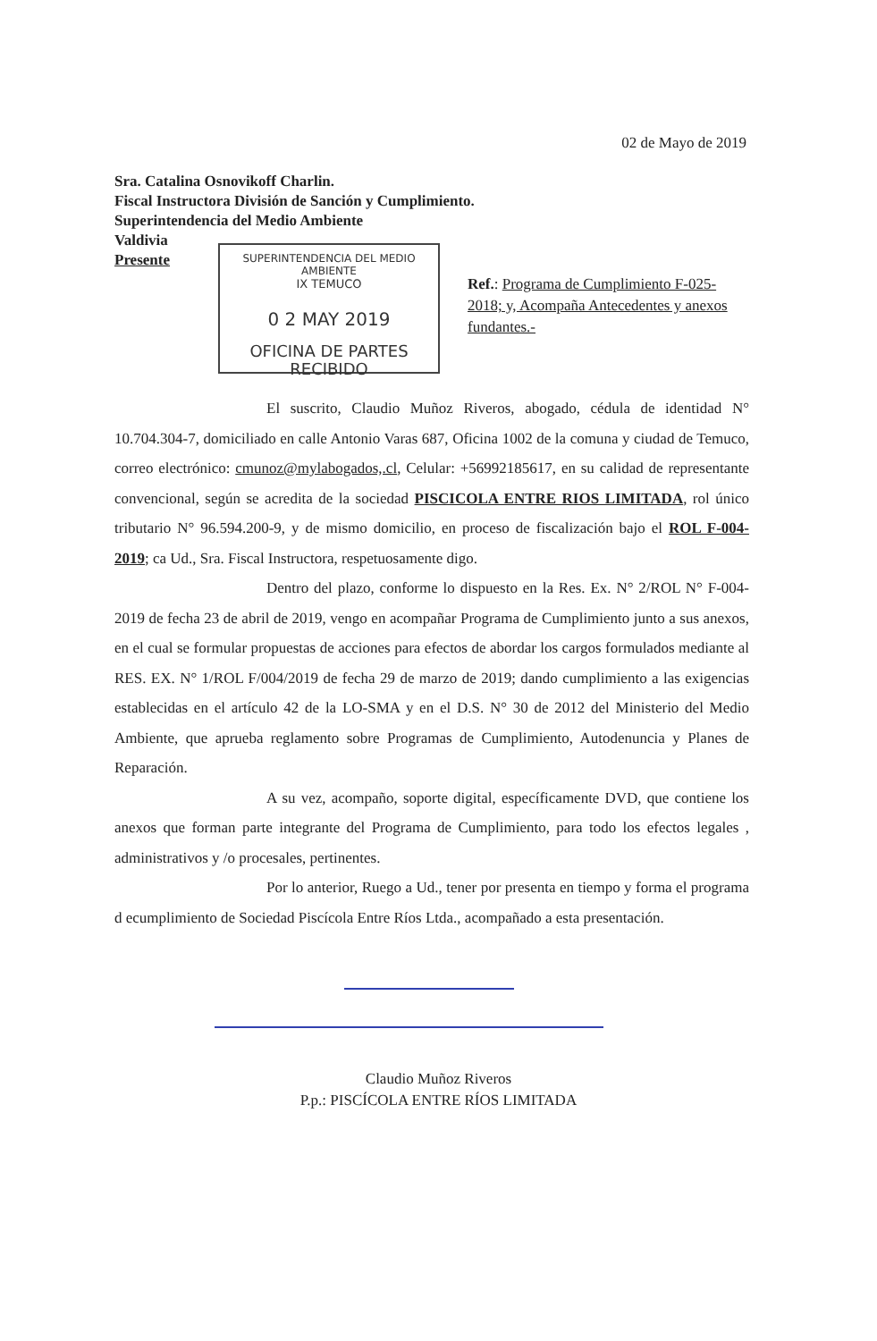02 de Mayo de 2019
Sra. Catalina Osnovikoff Charlin.
Fiscal Instructora División de Sanción y Cumplimiento.
Superintendencia del Medio Ambiente
Valdivia
Presente
SUPERINTENDENCIA DEL MEDIO AMBIENTE
IX TEMUCO
0 2 MAY 2019
OFICINA DE PARTES
RECIBIDO
Ref.: Programa de Cumplimiento F-025-2018; y, Acompaña Antecedentes y anexos fundantes.-
El suscrito, Claudio Muñoz Riveros, abogado, cédula de identidad N° 10.704.304-7, domiciliado en calle Antonio Varas 687, Oficina 1002 de la comuna y ciudad de Temuco, correo electrónico: cmunoz@mylabogados,.cl, Celular: +56992185617, en su calidad de representante convencional, según se acredita de la sociedad PISCICOLA ENTRE RIOS LIMITADA, rol único tributario N° 96.594.200-9, y de mismo domicilio, en proceso de fiscalización bajo el ROL F-004-2019; ca Ud., Sra. Fiscal Instructora, respetuosamente digo.
Dentro del plazo, conforme lo dispuesto en la Res. Ex. N° 2/ROL N° F-004-2019 de fecha 23 de abril de 2019, vengo en acompañar Programa de Cumplimiento junto a sus anexos, en el cual se formular propuestas de acciones para efectos de abordar los cargos formulados mediante al RES. EX. N° 1/ROL F/004/2019 de fecha 29 de marzo de 2019; dando cumplimiento a las exigencias establecidas en el artículo 42 de la LO-SMA y en el D.S. N° 30 de 2012 del Ministerio del Medio Ambiente, que aprueba reglamento sobre Programas de Cumplimiento, Autodenuncia y Planes de Reparación.
A su vez, acompaño, soporte digital, específicamente DVD, que contiene los anexos que forman parte integrante del Programa de Cumplimiento, para todo los efectos legales , administrativos y /o procesales, pertinentes.
Por lo anterior, Ruego a Ud., tener por presenta en tiempo y forma el programa d ecumplimiento de Sociedad Piscícola Entre Ríos Ltda., acompañado a esta presentación.
Claudio Muñoz Riveros
P.p.: PISCÍCOLA ENTRE RÍOS LIMITADA